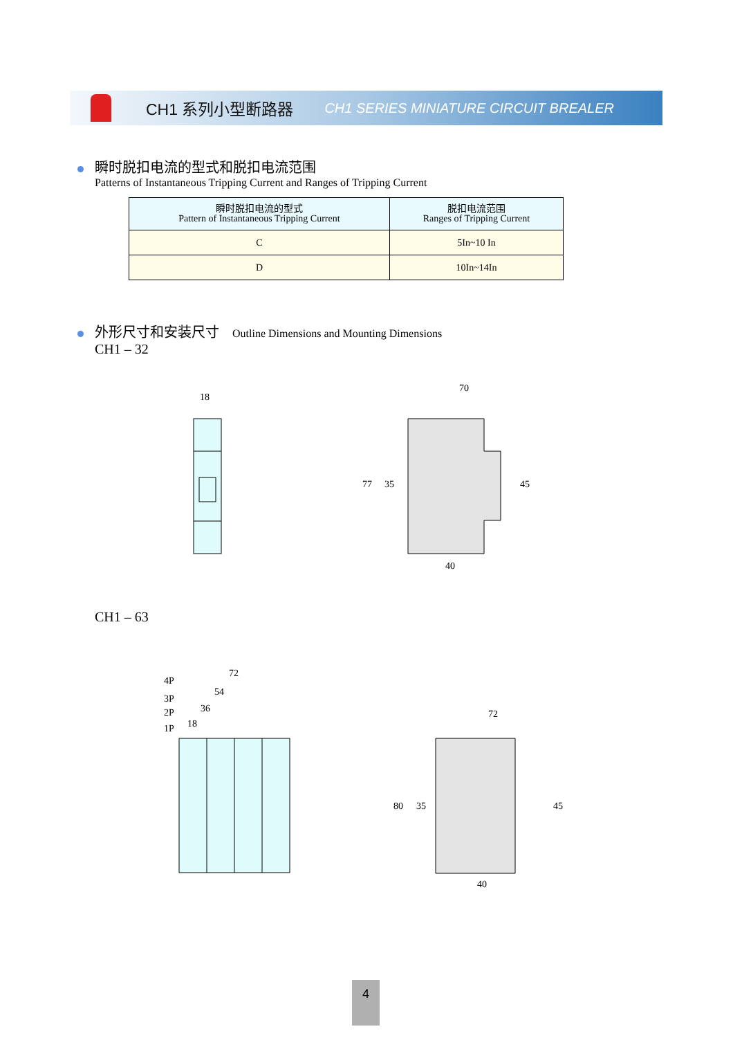CH1 系列小型断路器 CH1 SERIES MINIATURE CIRCUIT BREALER
瞬时脱扣电流的型式和脱扣电流范围
Patterns of Instantaneous Tripping Current and Ranges of Tripping Current
| 瞬时脱扣电流的型式 Pattern of Instantaneous Tripping Current | 脱扣电流范围 Ranges of Tripping Current |
| --- | --- |
| C | 5In~10 In |
| D | 10In~14In |
外形尺寸和安装尺寸 Outline Dimensions and Mounting Dimensions
CH1 – 32
18
70
77 35 45
40
CH1 – 63
4P
72
3P
54
2P 36
1P 18
72
80 35 45
40
4